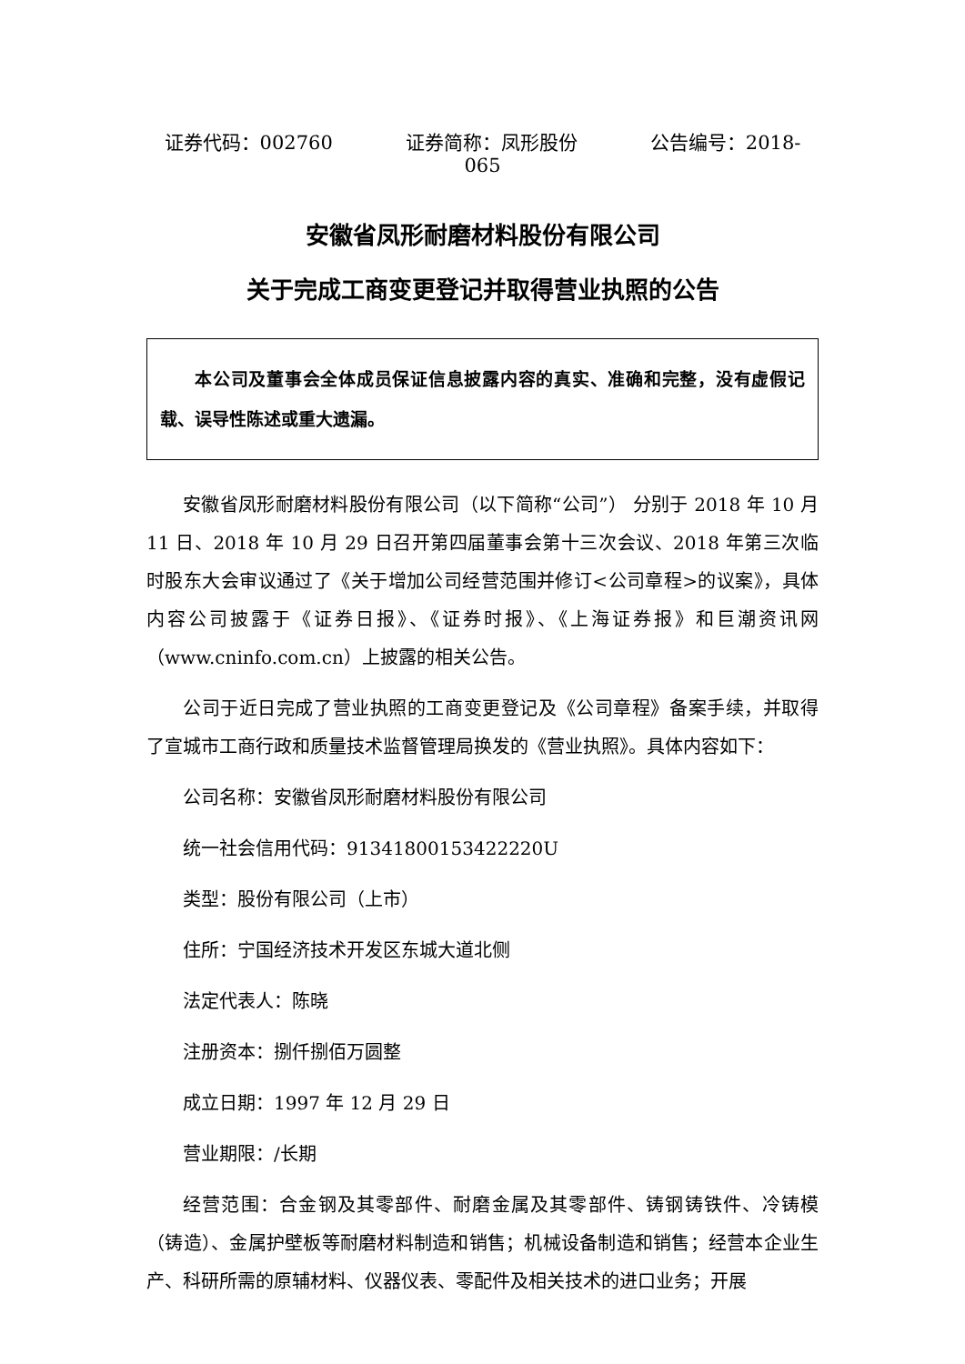证券代码：002760 证券简称：凤形股份 公告编号：2018-065
安徽省凤形耐磨材料股份有限公司
关于完成工商变更登记并取得营业执照的公告
本公司及董事会全体成员保证信息披露内容的真实、准确和完整，没有虚假记载、误导性陈述或重大遗漏。
安徽省凤形耐磨材料股份有限公司（以下简称“公司”） 分别于 2018 年 10 月 11 日、2018 年 10 月 29 日召开第四届董事会第十三次会议、2018 年第三次临时股东大会审议通过了《关于增加公司经营范围并修订<公司章程>的议案》，具体内容公司披露于《证券日报》、《证券时报》、《上海证券报》和巨潮资讯网（www.cninfo.com.cn）上披露的相关公告。
公司于近日完成了营业执照的工商变更登记及《公司章程》备案手续，并取得了宣城市工商行政和质量技术监督管理局换发的《营业执照》。具体内容如下：
公司名称：安徽省凤形耐磨材料股份有限公司
统一社会信用代码：91341800153422220U
类型：股份有限公司（上市）
住所：宁国经济技术开发区东城大道北侧
法定代表人：陈晓
注册资本：捌仟捌佰万圆整
成立日期：1997 年 12 月 29 日
营业期限：/长期
经营范围：合金钢及其零部件、耐磨金属及其零部件、铸钢铸铁件、冷铸模（铸造）、金属护壁板等耐磨材料制造和销售；机械设备制造和销售；经营本企业生产、科研所需的原辅材料、仪器仪表、零配件及相关技术的进口业务；开展